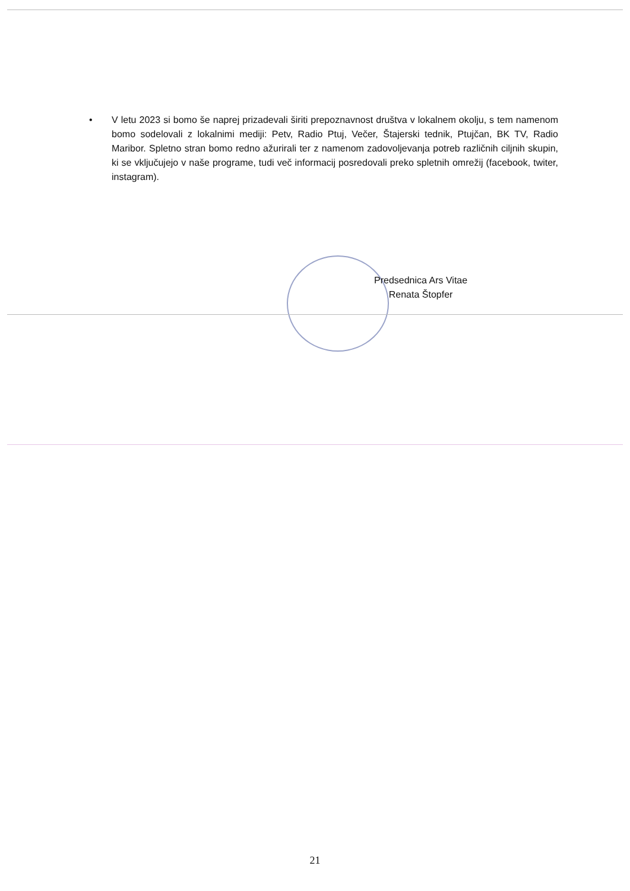• V letu 2023 si bomo še naprej prizadevali širiti prepoznavnost društva v lokalnem okolju, s tem namenom bomo sodelovali z lokalnimi mediji: Petv, Radio Ptuj, Večer, Štajerski tednik, Ptujčan, BK TV, Radio Maribor. Spletno stran bomo redno ažurirali ter z namenom zadovoljevanja potreb različnih ciljnih skupin, ki se vključujejo v naše programe, tudi več informacij posredovali preko spletnih omrežij (facebook, twiter, instagram).
Predsednica Ars Vitae
Renata Štopfer
21